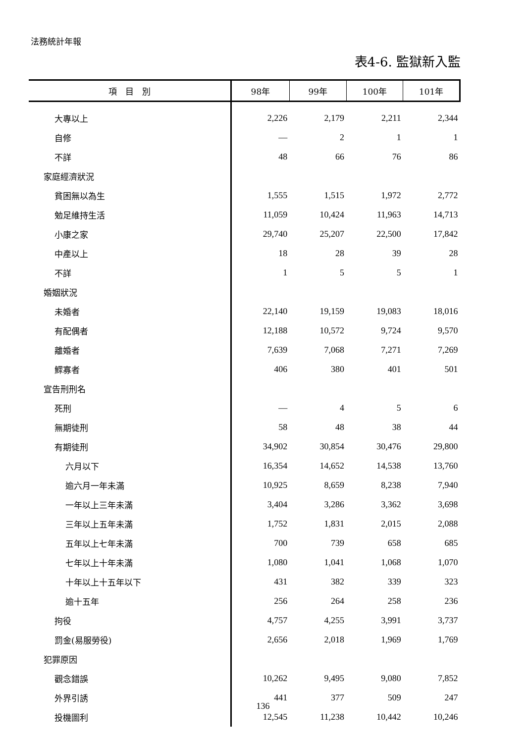法務統計年報
表4-6. 監獄新入監
| 項 目 別 | 98年 | 99年 | 100年 | 101年 |
| --- | --- | --- | --- | --- |
| 大專以上 | 2,226 | 2,179 | 2,211 | 2,344 |
| 自修 | — | 2 | 1 | 1 |
| 不詳 | 48 | 66 | 76 | 86 |
| 家庭經濟狀況 | | | | |
| 貧困無以為生 | 1,555 | 1,515 | 1,972 | 2,772 |
| 勉足維持生活 | 11,059 | 10,424 | 11,963 | 14,713 |
| 小康之家 | 29,740 | 25,207 | 22,500 | 17,842 |
| 中產以上 | 18 | 28 | 39 | 28 |
| 不詳 | 1 | 5 | 5 | 1 |
| 婚姻狀況 | | | | |
| 未婚者 | 22,140 | 19,159 | 19,083 | 18,016 |
| 有配偶者 | 12,188 | 10,572 | 9,724 | 9,570 |
| 離婚者 | 7,639 | 7,068 | 7,271 | 7,269 |
| 鰥寡者 | 406 | 380 | 401 | 501 |
| 宣告刑刑名 | | | | |
| 死刑 | — | 4 | 5 | 6 |
| 無期徒刑 | 58 | 48 | 38 | 44 |
| 有期徒刑 | 34,902 | 30,854 | 30,476 | 29,800 |
| 六月以下 | 16,354 | 14,652 | 14,538 | 13,760 |
| 逾六月一年未滿 | 10,925 | 8,659 | 8,238 | 7,940 |
| 一年以上三年未滿 | 3,404 | 3,286 | 3,362 | 3,698 |
| 三年以上五年未滿 | 1,752 | 1,831 | 2,015 | 2,088 |
| 五年以上七年未滿 | 700 | 739 | 658 | 685 |
| 七年以上十年未滿 | 1,080 | 1,041 | 1,068 | 1,070 |
| 十年以上十五年以下 | 431 | 382 | 339 | 323 |
| 逾十五年 | 256 | 264 | 258 | 236 |
| 拘役 | 4,757 | 4,255 | 3,991 | 3,737 |
| 罰金(易服勞役) | 2,656 | 2,018 | 1,969 | 1,769 |
| 犯罪原因 | | | | |
| 觀念錯誤 | 10,262 | 9,495 | 9,080 | 7,852 |
| 外界引誘 | 441 | 377 | 509 | 247 |
| 投機圖利 | 12,545 | 11,238 | 10,442 | 10,246 |
136